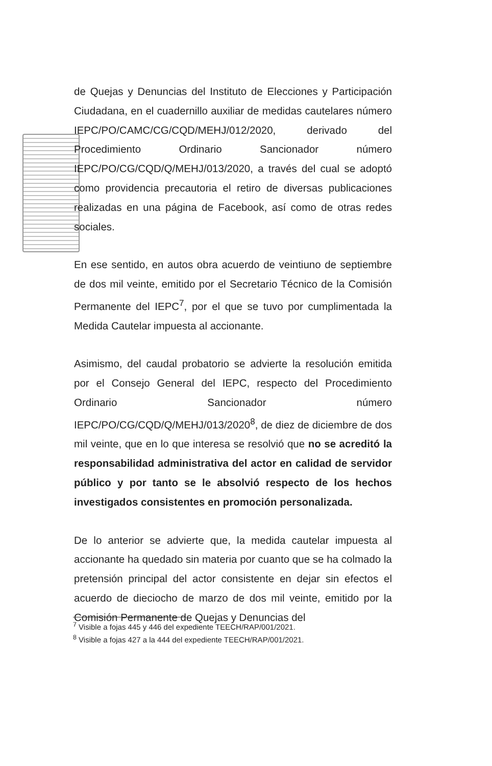de Quejas y Denuncias del Instituto de Elecciones y Participación Ciudadana, en el cuadernillo auxiliar de medidas cautelares número IEPC/PO/CAMC/CG/CQD/MEHJ/012/2020, derivado del Procedimiento Ordinario Sancionador número IEPC/PO/CG/CQD/Q/MEHJ/013/2020, a través del cual se adoptó como providencia precautoria el retiro de diversas publicaciones realizadas en una página de Facebook, así como de otras redes sociales.
En ese sentido, en autos obra acuerdo de veintiuno de septiembre de dos mil veinte, emitido por el Secretario Técnico de la Comisión Permanente del IEPC<sup>7</sup>, por el que se tuvo por cumplimentada la Medida Cautelar impuesta al accionante.
Asimismo, del caudal probatorio se advierte la resolución emitida por el Consejo General del IEPC, respecto del Procedimiento Ordinario Sancionador número IEPC/PO/CG/CQD/Q/MEHJ/013/2020<sup>8</sup>, de diez de diciembre de dos mil veinte, que en lo que interesa se resolvió que no se acreditó la responsabilidad administrativa del actor en calidad de servidor público y por tanto se le absolvió respecto de los hechos investigados consistentes en promoción personalizada.
De lo anterior se advierte que, la medida cautelar impuesta al accionante ha quedado sin materia por cuanto que se ha colmado la pretensión principal del actor consistente en dejar sin efectos el acuerdo de dieciocho de marzo de dos mil veinte, emitido por la Comisión Permanente de Quejas y Denuncias del
<sup>7</sup> Visible a fojas 445 y 446 del expediente TEECH/RAP/001/2021.
<sup>8</sup> Visible a fojas 427 a la 444 del expediente TEECH/RAP/001/2021.